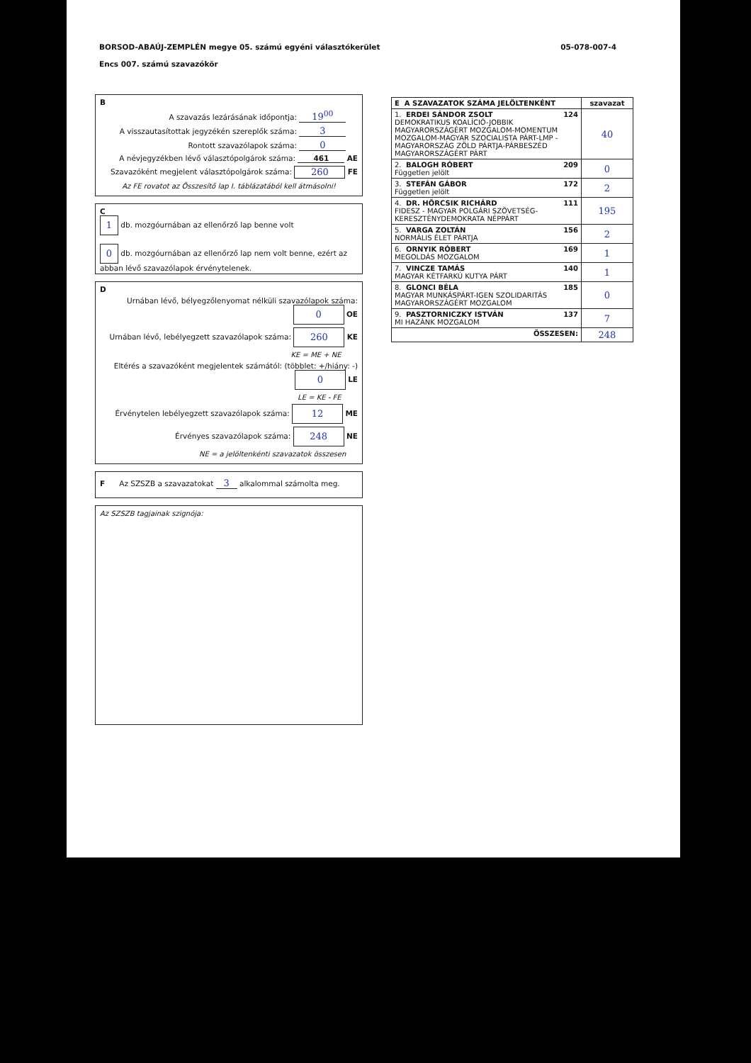05-078-007-4 BORSOD-ABAÚJ-ZEMPLÉN megye 05. számú egyéni választókerület
Encs 007. számú szavazókör
B
A szavazás lezárásának időpontja: 19<sup>00</sup>
A visszautasítottak jegyzékén szereplők száma: 3
Rontott szavazólapok száma: 0
A névjegyzékben lévő választópolgárok száma: 461 AE
Szavazóként megjelent választópolgárok száma: 260 FE
Az FE rovatot az Összesítő lap I. táblázatából kell átmásolni!
C
1 db. mozgóurnában az ellenőrző lap benne volt
0 db. mozgóurnában az ellenőrző lap nem volt benne, ezért az abban lévő szavazólapok érvénytelenek.
D
Urnában lévő, bélyegzőlenyomat nélküli szavazólapok száma: 0 OE
Urnában lévő, lebélyegzett szavazólapok száma: 260 KE
KE = ME + NE
Eltérés a szavazóként megjelentek számától: (többlet: +/hiány: -) 0 LE
LE = KE - FE
Érvénytelen lebélyegzett szavazólapok száma: 12 ME
Érvényes szavazólapok száma: 248 NE
NE = a jelöltenkénti szavazatok összesen
F Az SZSZB a szavazatokat 3 alkalommal számolta meg.
Az SZSZB tagjainak szignója:
| E A SZAVAZATOK SZÁMA JELÖLTENKÉNT | szavazat |
| --- | --- |
| 1. ERDEI SÁNDOR ZSOLT 124 DEMOKRATIKUS KOALÍCIÓ-JOBBIK MAGYARORSZÁGÉRT MOZGALOM-MOMENTUM MOZGALOM-MAGYAR SZOCIALISTA PÁRT-LMP - MAGYARORSZÁG ZÖLD PÁRTJA-PÁRBESZÉD MAGYARORSZÁGÉRT PÁRT | 40 |
| 2. BALOGH RÓBERT 209 Független jelölt | 0 |
| 3. STEFÁN GÁBOR 172 Független jelölt | 2 |
| 4. DR. HÖRCSIK RICHÁRD 111 FIDESZ - MAGYAR POLGÁRI SZÖVETSÉG-KERESZTÉNYDEMOKRATA NÉPPÁRT | 195 |
| 5. VARGA ZOLTÁN 156 NORMÁLIS ÉLET PÁRTJA | 2 |
| 6. ORNYIK RÓBERT 169 MEGOLDÁS MOZGALOM | 1 |
| 7. VINCZE TAMÁS 140 MAGYAR KÉTFARKÚ KUTYA PÁRT | 1 |
| 8. GLONCI BÉLA 185 MAGYAR MUNKÁSPÁRT-IGEN SZOLIDARITÁS MAGYARORSZÁGÉRT MOZGALOM | 0 |
| 9. PASZTORNICZKY ISTVÁN 137 MI HAZÁNK MOZGALOM | 7 |
| ÖSSZESEN: | 248 |